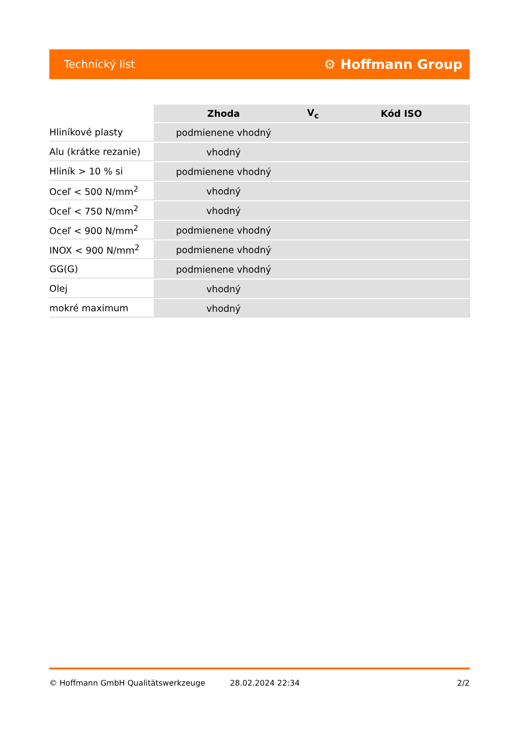Technický list ⚙ Hoffmann Group
| | Zhoda | V<sub>c</sub> | Kód ISO |
| --- | --- | --- | --- |
| Hliníkové plasty | podmienene vhodný | | |
| Alu (krátke rezanie) | vhodný | | |
| Hliník > 10 % si | podmienene vhodný | | |
| Oceľ < 500 N/mm<sup>2</sup> | vhodný | | |
| Oceľ < 750 N/mm<sup>2</sup> | vhodný | | |
| Oceľ < 900 N/mm<sup>2</sup> | podmienene vhodný | | |
| INOX < 900 N/mm<sup>2</sup> | podmienene vhodný | | |
| GG(G) | podmienene vhodný | | |
| Olej | vhodný | | |
| mokré maximum | vhodný | | |
© Hoffmann GmbH Qualitätswerkzeuge 28.02.2024 22:34 2/2